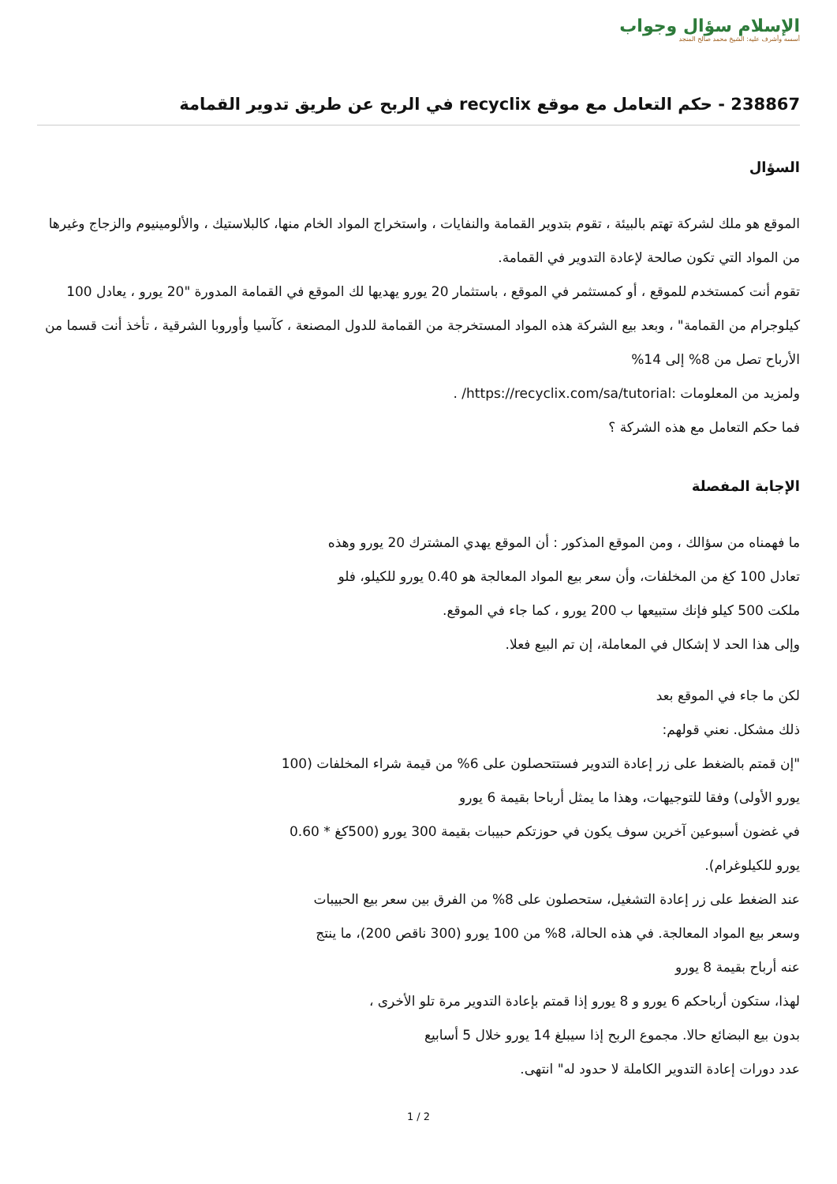الإسلام سؤال وجواب
أسسه وأشرف عليه: الشيخ محمد صالح المنجد
238867 - حكم التعامل مع موقع recyclix في الربح عن طريق تدوير القمامة
السؤال
الموقع هو ملك لشركة تهتم بالبيئة ، تقوم بتدوير القمامة والنفايات ، واستخراج المواد الخام منها، كالبلاستيك ، والألومينيوم والزجاج وغيرها من المواد التي تكون صالحة لإعادة التدوير في القمامة.
تقوم أنت كمستخدم للموقع ، أو كمستثمر في الموقع ، باستثمار 20 يورو يهديها لك الموقع في القمامة المدورة "20 يورو ، يعادل 100 كيلوجرام من القمامة" ، وبعد بيع الشركة هذه المواد المستخرجة من القمامة للدول المصنعة ، كآسيا وأوروبا الشرقية ، تأخذ أنت قسما من الأرباح تصل من 8% إلى 14%
ولمزيد من المعلومات :https://recyclix.com/sa/tutorial/ .
فما حكم التعامل مع هذه الشركة ؟
الإجابة المفصلة
ما فهمناه من سؤالك ، ومن الموقع المذكور : أن الموقع يهدي المشترك 20 يورو وهذه
تعادل 100 كغ من المخلفات، وأن سعر بيع المواد المعالجة هو 0.40 يورو للكيلو، فلو
ملكت 500 كيلو فإنك ستبيعها ب 200 يورو ، كما جاء في الموقع.
وإلى هذا الحد لا إشكال في المعاملة، إن تم البيع فعلا.
لكن ما جاء في الموقع بعد
ذلك مشكل. نعني قولهم:
"إن قمتم بالضغط على زر إعادة التدوير فستتحصلون على 6% من قيمة شراء المخلفات (100
يورو الأولى) وفقا للتوجيهات، وهذا ما يمثل أرباحا بقيمة 6 يورو
في غضون أسبوعين آخرين سوف يكون في حوزتكم حبيبات بقيمة 300 يورو (500كغ * 0.60
يورو للكيلوغرام).
عند الضغط على زر إعادة التشغيل، ستحصلون على 8% من الفرق بين سعر بيع الحبيبات
وسعر بيع المواد المعالجة. في هذه الحالة، 8% من 100 يورو (300 ناقص 200)، ما ينتج
عنه أرباح بقيمة 8 يورو
لهذا، ستكون أرباحكم 6 يورو و 8 يورو إذا قمتم بإعادة التدوير مرة تلو الأخرى ،
بدون بيع البضائع حالا. مجموع الربح إذا سيبلغ 14 يورو خلال 5 أسابيع
عدد دورات إعادة التدوير الكاملة لا حدود له" انتهى.
1 / 2